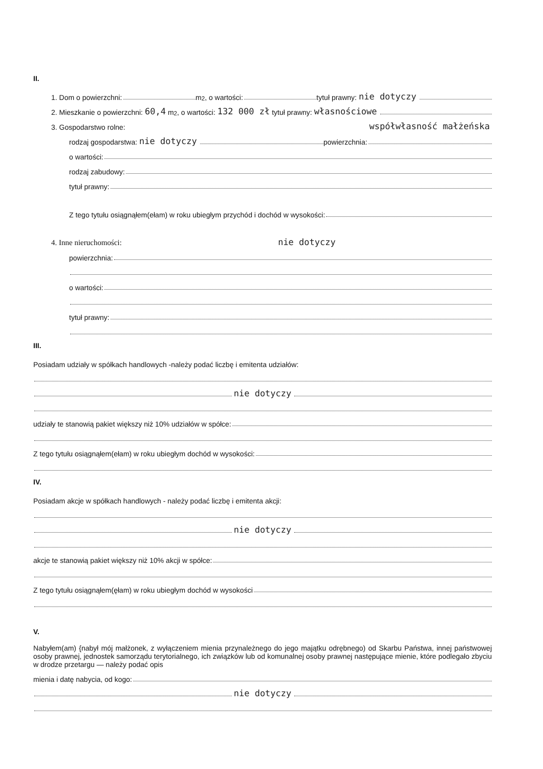II.
1. Dom o powierzchni: m<sup>2</sup>, o wartości: tytuł prawny: nie dotyczy
2. Mieszkanie o powierzchni: 60,4 m<sup>2</sup>, o wartości: 132 000 zł tytuł prawny: własnościowe
3. Gospodarstwo rolne: współwłasność małżeńska
rodzaj gospodarstwa: nie dotyczy powierzchnia:
o wartości:
rodzaj zabudowy:
tytuł prawny:
Z tego tytułu osiągnąłem(ełam) w roku ubiegłym przychód i dochód w wysokości:
4. Inne nieruchomości: nie dotyczy
powierzchnia:
o wartości:
tytuł prawny:
III.
Posiadam udziały w spółkach handlowych -należy podać liczbę i emitenta udziałów:
nie dotyczy
udziały te stanowią pakiet większy niż 10% udziałów w spółce:
Z tego tytułu osiągnąłem(ełam) w roku ubiegłym dochód w wysokości:
IV.
Posiadam akcje w spółkach handlowych - należy podać liczbę i emitenta akcji:
nie dotyczy
akcje te stanowią pakiet większy niż 10% akcji w spółce:
Z tego tytułu osiągnąłem(ęłam) w roku ubiegłym dochód w wysokości
V.
Nabyłem(am) {nabył mój małżonek, z wyłączeniem mienia przynależnego do jego majątku odrębnego) od Skarbu Państwa, innej państwowej osoby prawnej, jednostek samorządu terytorialnego, ich związków lub od komunalnej osoby prawnej następujące mienie, które podlegało zbyciu w drodze przetargu — należy podać opis
mienia i datę nabycia, od kogo:
nie dotyczy